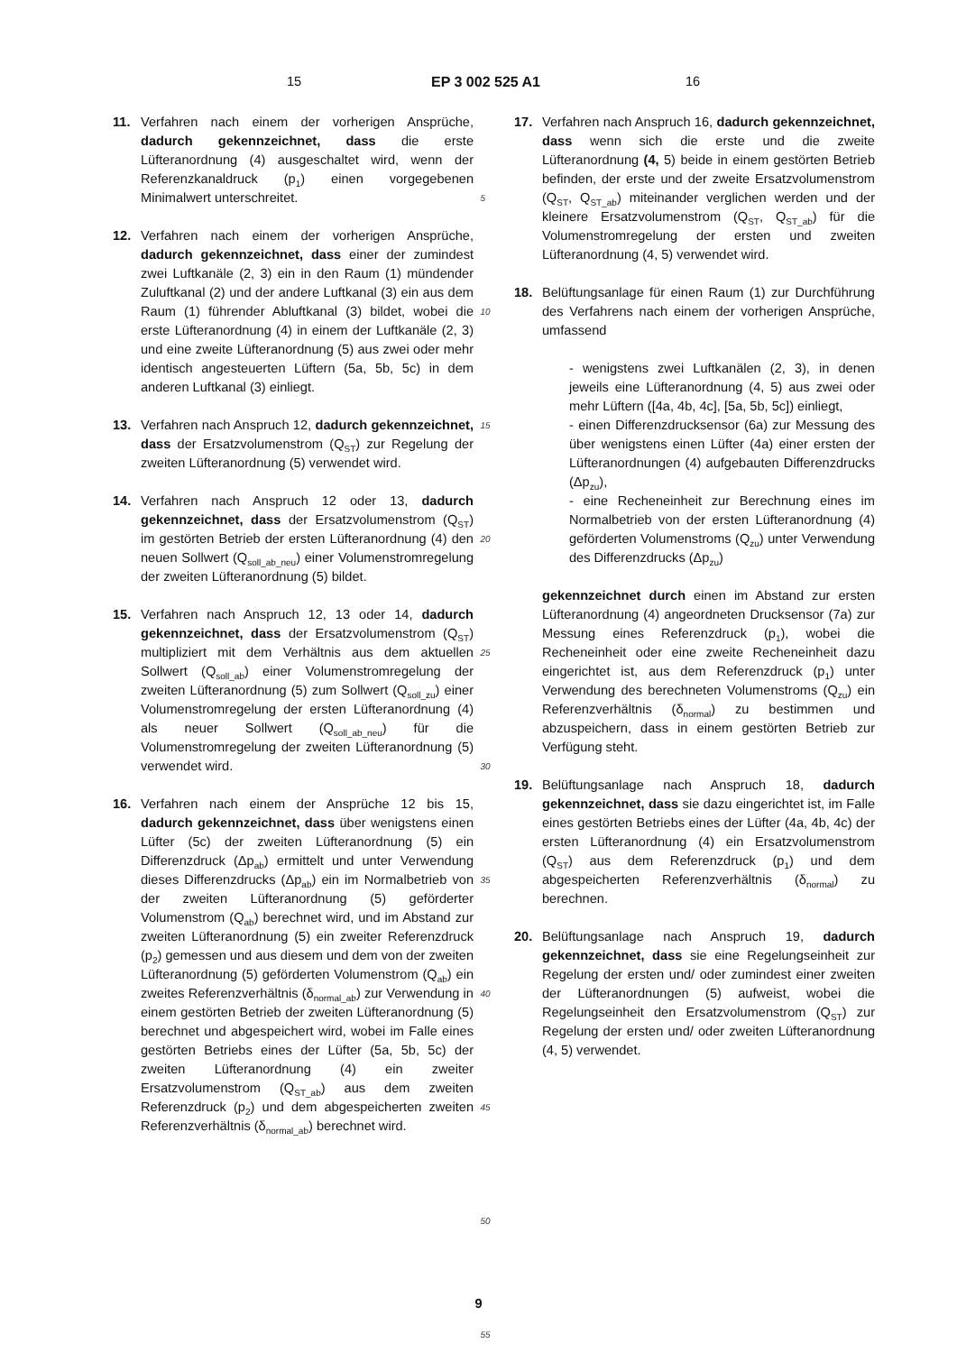15 EP 3 002 525 A1 16
11. Verfahren nach einem der vorherigen Ansprüche, dadurch gekennzeichnet, dass die erste Lüfteranordnung (4) ausgeschaltet wird, wenn der Referenzkanaldruck (p<sub>1</sub>) einen vorgegebenen Minimalwert unterschreitet.
12. Verfahren nach einem der vorherigen Ansprüche, dadurch gekennzeichnet, dass einer der zumindest zwei Luftkanäle (2, 3) ein in den Raum (1) mündender Zuluftkanal (2) und der andere Luftkanal (3) ein aus dem Raum (1) führender Abluftkanal (3) bildet, wobei die erste Lüfteranordnung (4) in einem der Luftkanäle (2, 3) und eine zweite Lüfteranordnung (5) aus zwei oder mehr identisch angesteuerten Lüftern (5a, 5b, 5c) in dem anderen Luftkanal (3) einliegt.
13. Verfahren nach Anspruch 12, dadurch gekennzeichnet, dass der Ersatzvolumenstrom (Q<sub>ST</sub>) zur Regelung der zweiten Lüfteranordnung (5) verwendet wird.
14. Verfahren nach Anspruch 12 oder 13, dadurch gekennzeichnet, dass der Ersatzvolumenstrom (Q<sub>ST</sub>) im gestörten Betrieb der ersten Lüfteranordnung (4) den neuen Sollwert (Q<sub>soll_ab_neu</sub>) einer Volumenstromregelung der zweiten Lüfteranordnung (5) bildet.
15. Verfahren nach Anspruch 12, 13 oder 14, dadurch gekennzeichnet, dass der Ersatzvolumenstrom (Q<sub>ST</sub>) multipliziert mit dem Verhältnis aus dem aktuellen Sollwert (Q<sub>soll_ab</sub>) einer Volumenstromregelung der zweiten Lüfteranordnung (5) zum Sollwert (Q<sub>soll_zu</sub>) einer Volumenstromregelung der ersten Lüfteranordnung (4) als neuer Sollwert (Q<sub>soll_ab_neu</sub>) für die Volumenstromregelung der zweiten Lüfteranordnung (5) verwendet wird.
16. Verfahren nach einem der Ansprüche 12 bis 15, dadurch gekennzeichnet, dass über wenigstens einen Lüfter (5c) der zweiten Lüfteranordnung (5) ein Differenzdruck (Δp<sub>ab</sub>) ermittelt und unter Verwendung dieses Differenzdrucks (Δp<sub>ab</sub>) ein im Normalbetrieb von der zweiten Lüfteranordnung (5) geförderter Volumenstrom (Q<sub>ab</sub>) berechnet wird, und im Abstand zur zweiten Lüfteranordnung (5) ein zweiter Referenzdruck (p<sub>2</sub>) gemessen und aus diesem und dem von der zweiten Lüfteranordnung (5) geförderten Volumenstrom (Q<sub>ab</sub>) ein zweites Referenzverhältnis (δ<sub>normal_ab</sub>) zur Verwendung in einem gestörten Betrieb der zweiten Lüfteranordnung (5) berechnet und abgespeichert wird, wobei im Falle eines gestörten Betriebs eines der Lüfter (5a, 5b, 5c) der zweiten Lüfteranordnung (4) ein zweiter Ersatzvolumenstrom (Q<sub>ST_ab</sub>) aus dem zweiten Referenzdruck (p<sub>2</sub>) und dem abgespeicherten zweiten Referenzverhältnis (δ<sub>normal_ab</sub>) berechnet wird.
5
10
15
20
25
30
35
40
45
50
55
17. Verfahren nach Anspruch 16, dadurch gekennzeichnet, dass wenn sich die erste und die zweite Lüfteranordnung (4, 5) beide in einem gestörten Betrieb befinden, der erste und der zweite Ersatzvolumenstrom (Q<sub>ST</sub>, Q<sub>ST_ab</sub>) miteinander verglichen werden und der kleinere Ersatzvolumenstrom (Q<sub>ST</sub>, Q<sub>ST_ab</sub>) für die Volumenstromregelung der ersten und zweiten Lüfteranordnung (4, 5) verwendet wird.
18. Belüftungsanlage für einen Raum (1) zur Durchführung des Verfahrens nach einem der vorherigen Ansprüche, umfassend
- wenigstens zwei Luftkanälen (2, 3), in denen jeweils eine Lüfteranordnung (4, 5) aus zwei oder mehr Lüftern ([4a, 4b, 4c], [5a, 5b, 5c]) einliegt,
- einen Differenzdrucksensor (6a) zur Messung des über wenigstens einen Lüfter (4a) einer ersten der Lüfteranordnungen (4) aufgebauten Differenzdrucks (Δp<sub>zu</sub>),
- eine Recheneinheit zur Berechnung eines im Normalbetrieb von der ersten Lüfteranordnung (4) geförderten Volumenstroms (Q<sub>zu</sub>) unter Verwendung des Differenzdrucks (Δp<sub>zu</sub>)
gekennzeichnet durch einen im Abstand zur ersten Lüfteranordnung (4) angeordneten Drucksensor (7a) zur Messung eines Referenzdruck (p<sub>1</sub>), wobei die Recheneinheit oder eine zweite Recheneinheit dazu eingerichtet ist, aus dem Referenzdruck (p<sub>1</sub>) unter Verwendung des berechneten Volumenstroms (Q<sub>zu</sub>) ein Referenzverhältnis (δ<sub>normal</sub>) zu bestimmen und abzuspeichern, dass in einem gestörten Betrieb zur Verfügung steht.
19. Belüftungsanlage nach Anspruch 18, dadurch gekennzeichnet, dass sie dazu eingerichtet ist, im Falle eines gestörten Betriebs eines der Lüfter (4a, 4b, 4c) der ersten Lüfteranordnung (4) ein Ersatzvolumenstrom (Q<sub>ST</sub>) aus dem Referenzdruck (p<sub>1</sub>) und dem abgespeicherten Referenzverhältnis (δ<sub>normal</sub>) zu berechnen.
20. Belüftungsanlage nach Anspruch 19, dadurch gekennzeichnet, dass sie eine Regelungseinheit zur Regelung der ersten und/ oder zumindest einer zweiten der Lüfteranordnungen (5) aufweist, wobei die Regelungseinheit den Ersatzvolumenstrom (Q<sub>ST</sub>) zur Regelung der ersten und/ oder zweiten Lüfteranordnung (4, 5) verwendet.
9